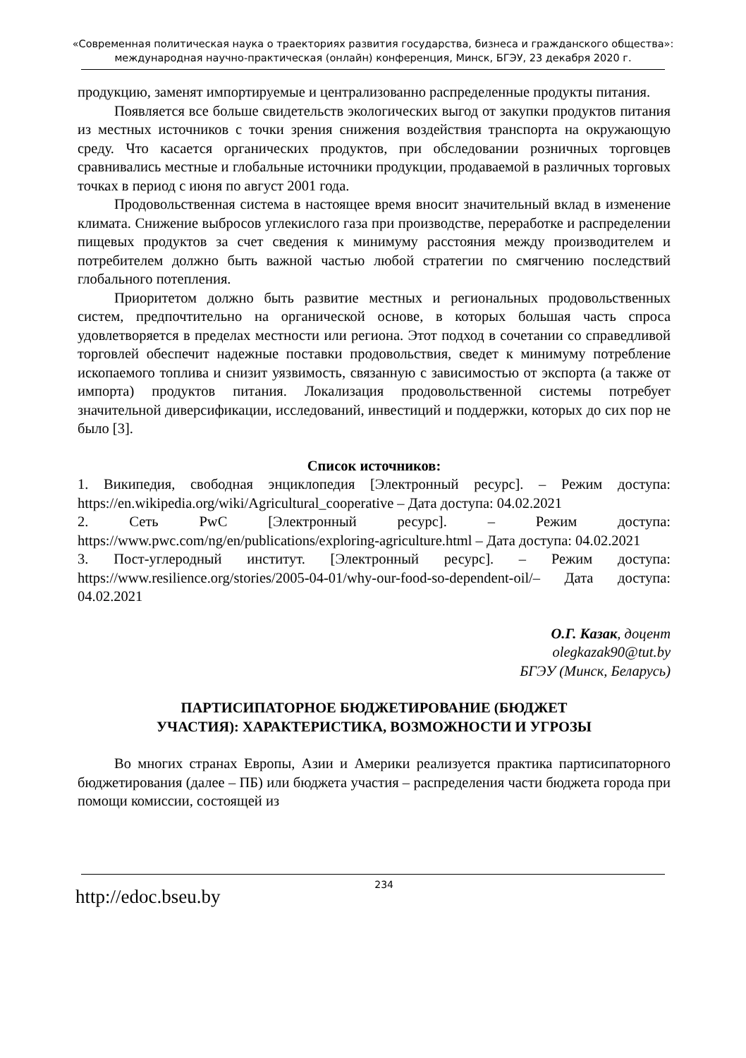«Современная политическая наука о траекториях развития государства, бизнеса и гражданского общества»: международная научно-практическая (онлайн) конференция, Минск, БГЭУ, 23 декабря 2020 г.
продукцию, заменят импортируемые и централизованно распределенные продукты питания.
Появляется все больше свидетельств экологических выгод от закупки продуктов питания из местных источников с точки зрения снижения воздействия транспорта на окружающую среду. Что касается органических продуктов, при обследовании розничных торговцев сравнивались местные и глобальные источники продукции, продаваемой в различных торговых точках в период с июня по август 2001 года.
Продовольственная система в настоящее время вносит значительный вклад в изменение климата. Снижение выбросов углекислого газа при производстве, переработке и распределении пищевых продуктов за счет сведения к минимуму расстояния между производителем и потребителем должно быть важной частью любой стратегии по смягчению последствий глобального потепления.
Приоритетом должно быть развитие местных и региональных продовольственных систем, предпочтительно на органической основе, в которых большая часть спроса удовлетворяется в пределах местности или региона. Этот подход в сочетании со справедливой торговлей обеспечит надежные поставки продовольствия, сведет к минимуму потребление ископаемого топлива и снизит уязвимость, связанную с зависимостью от экспорта (а также от импорта) продуктов питания. Локализация продовольственной системы потребует значительной диверсификации, исследований, инвестиций и поддержки, которых до сих пор не было [3].
Список источников:
1. Википедия, свободная энциклопедия [Электронный ресурс]. – Режим доступа: https://en.wikipedia.org/wiki/Agricultural_cooperative – Дата доступа: 04.02.2021
2. Сеть PwC [Электронный ресурс]. – Режим доступа: https://www.pwc.com/ng/en/publications/exploring-agriculture.html – Дата доступа: 04.02.2021
3. Пост-углеродный институт. [Электронный ресурс]. – Режим доступа: https://www.resilience.org/stories/2005-04-01/why-our-food-so-dependent-oil/– Дата доступа: 04.02.2021
О.Г. Казак, доцент
olegkazak90@tut.by
БГЭУ (Минск, Беларусь)
ПАРТИСИПАТОРНОЕ БЮДЖЕТИРОВАНИЕ (БЮДЖЕТ
УЧАСТИЯ): ХАРАКТЕРИСТИКА, ВОЗМОЖНОСТИ И УГРОЗЫ
Во многих странах Европы, Азии и Америки реализуется практика партисипаторного бюджетирования (далее – ПБ) или бюджета участия – распределения части бюджета города при помощи комиссии, состоящей из
http://edoc.bseu.by 234